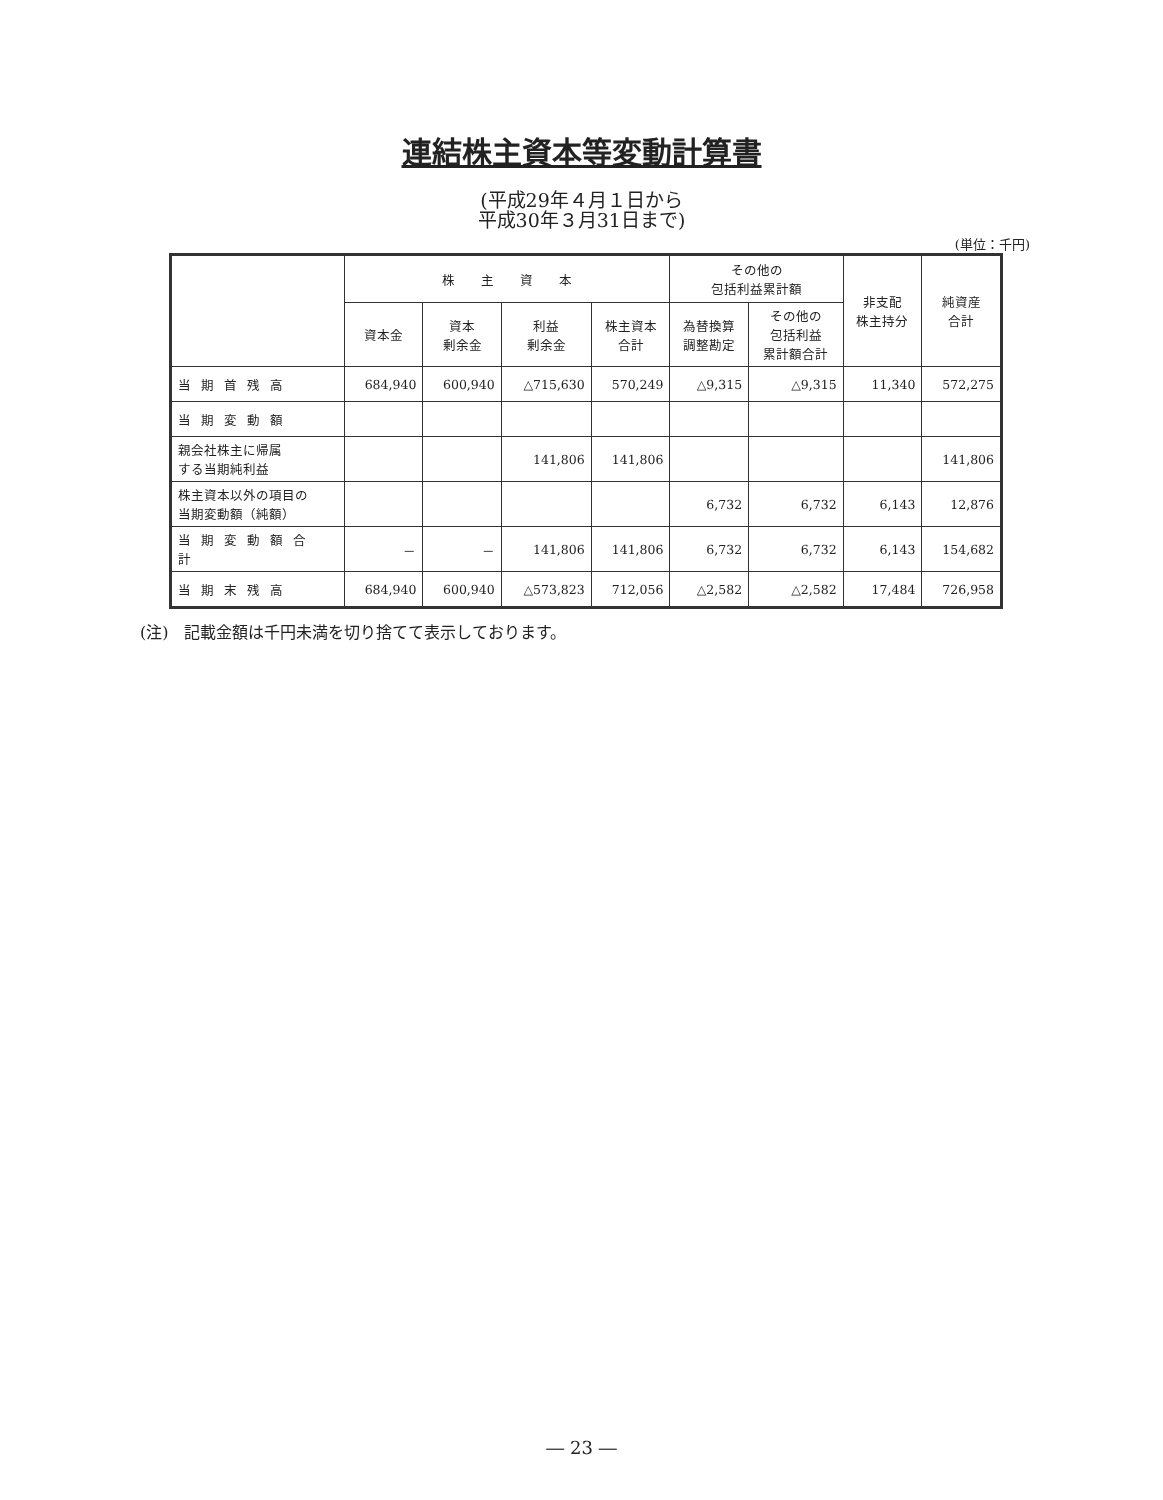連結株主資本等変動計算書
(平成29年４月１日から
平成30年３月31日まで)
(単位：千円)
| | 株 主 資 本 | | | | その他の 包括利益累計額 | | 非支配 株主持分 | 純資産 合計 |
| --- | --- | --- | --- | --- | --- | --- | --- | --- |
| | 資本金 | 資本 剰余金 | 利益 剰余金 | 株主資本 合計 | 為替換算 調整勘定 | その他の 包括利益 累計額合計 | | |
| 当期首残高 | 684,940 | 600,940 | △715,630 | 570,249 | △9,315 | △9,315 | 11,340 | 572,275 |
| 当期変動額 | | | | | | | | |
| 親会社株主に帰属 する当期純利益 | | | 141,806 | 141,806 | | | | 141,806 |
| 株主資本以外の項目の 当期変動額（純額） | | | | | 6,732 | 6,732 | 6,143 | 12,876 |
| 当期変動額合計 | － | － | 141,806 | 141,806 | 6,732 | 6,732 | 6,143 | 154,682 |
| 当期末残高 | 684,940 | 600,940 | △573,823 | 712,056 | △2,582 | △2,582 | 17,484 | 726,958 |
(注)　記載金額は千円未満を切り捨てて表示しております。
― 23 ―